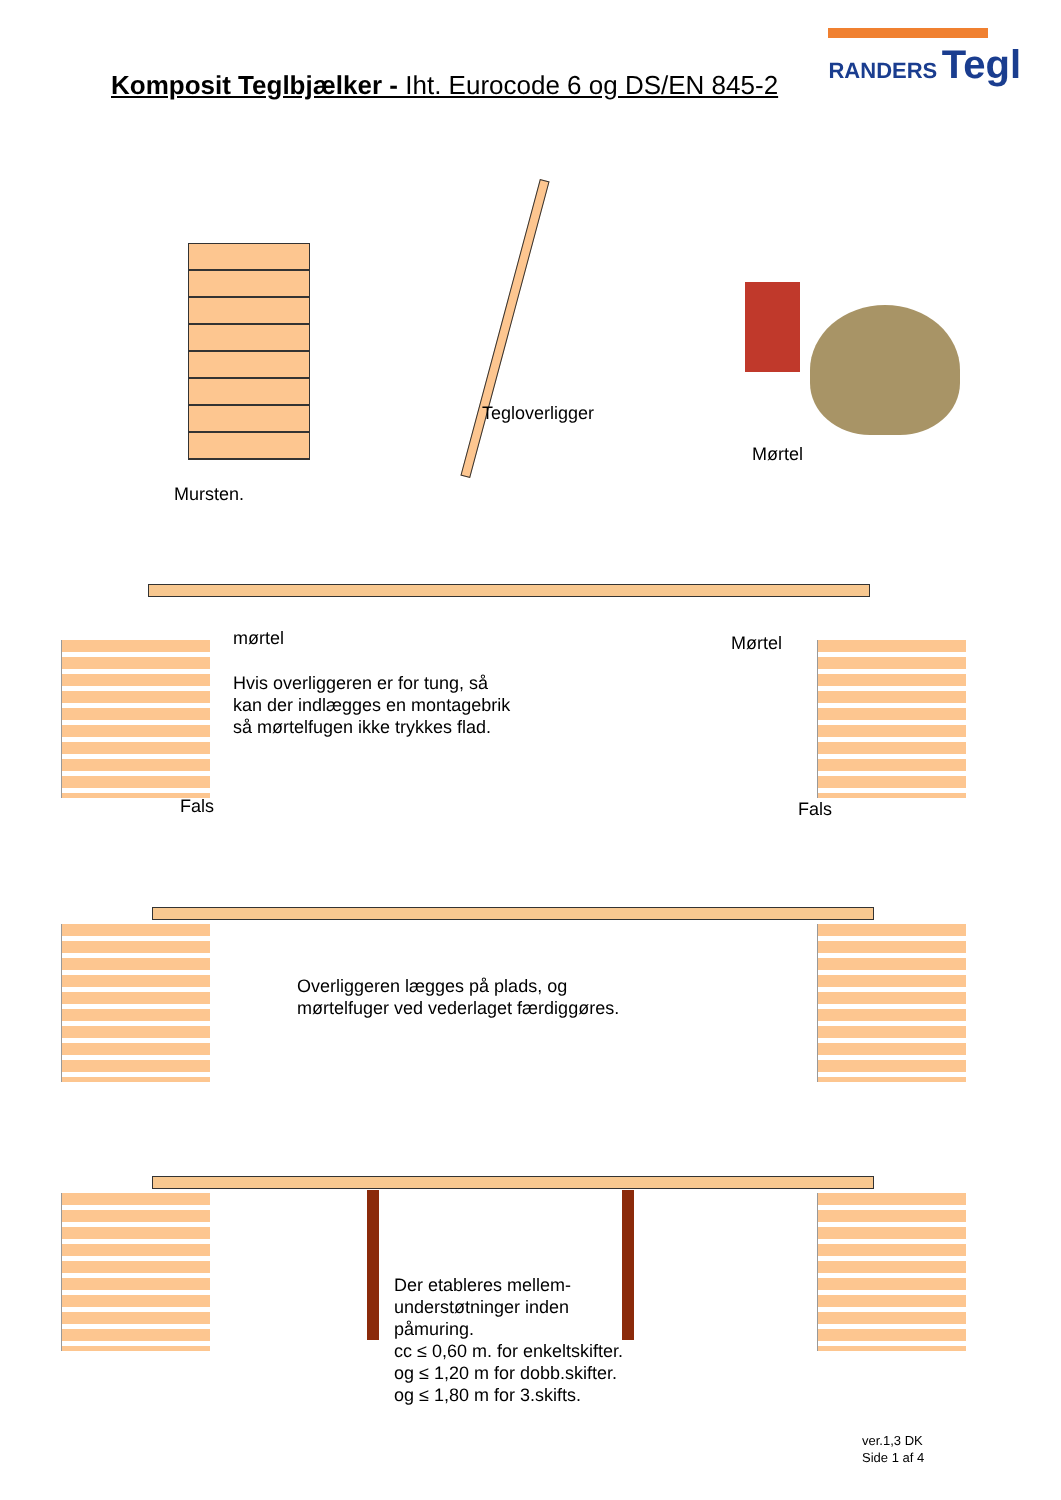RANDERS Tegl
Komposit Teglbjælker - Iht. Eurocode 6 og DS/EN 845-2
Mursten.
Tegloverligger
Mørtel
mørtel
Hvis overliggeren er for tung, så
kan der indlægges en montagebrik
så mørtelfugen ikke trykkes flad.
Mørtel
Fals Fals
Overliggeren lægges på plads, og
mørtelfuger ved vederlaget færdiggøres.
Der etableres mellem-
understøtninger inden
påmuring.
cc ≤ 0,60 m. for enkeltskifter.
og ≤ 1,20 m for dobb.skifter.
og ≤ 1,80 m for 3.skifts.
ver.1,3 DK
Side 1 af 4